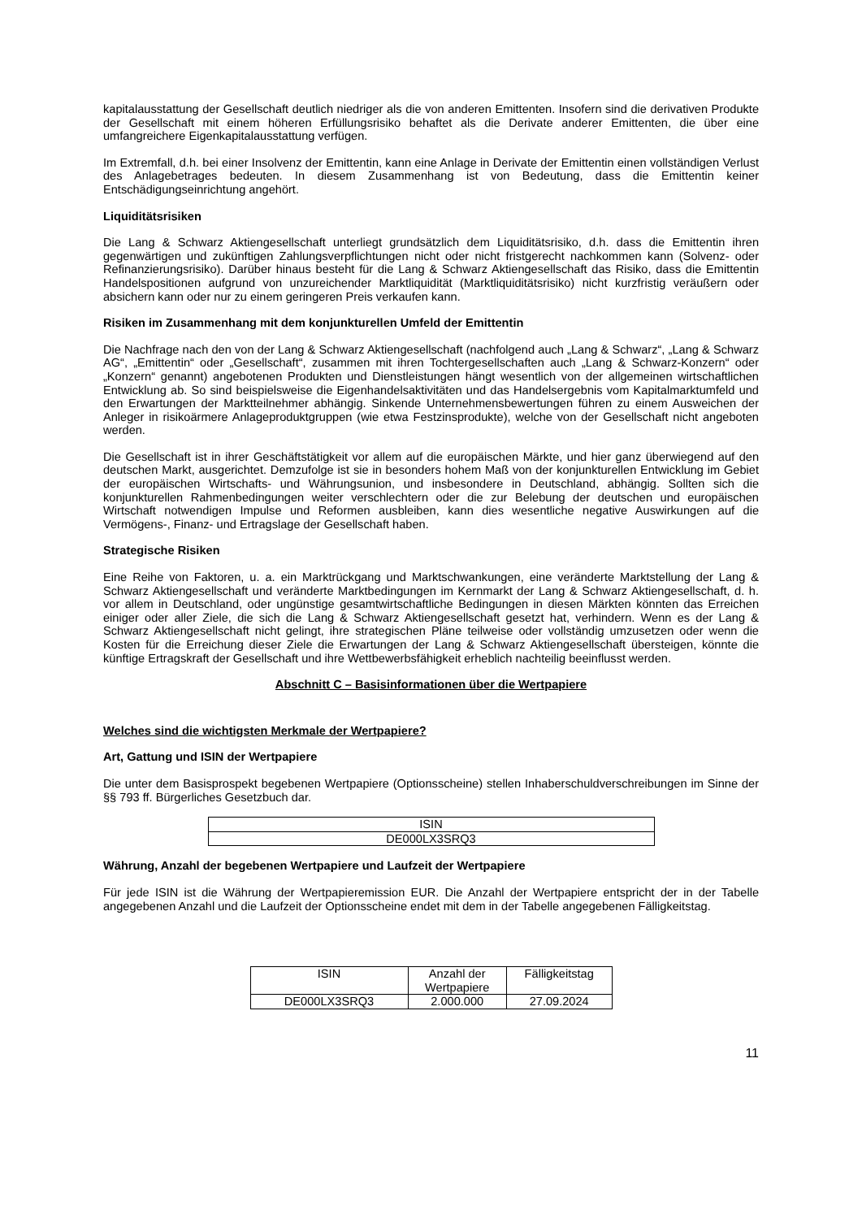kapitalausstattung der Gesellschaft deutlich niedriger als die von anderen Emittenten. Insofern sind die derivativen Produkte der Gesellschaft mit einem höheren Erfüllungsrisiko behaftet als die Derivate anderer Emittenten, die über eine umfangreichere Eigenkapitalausstattung verfügen.
Im Extremfall, d.h. bei einer Insolvenz der Emittentin, kann eine Anlage in Derivate der Emittentin einen vollständigen Verlust des Anlagebetrages bedeuten. In diesem Zusammenhang ist von Bedeutung, dass die Emittentin keiner Entschädigungseinrichtung angehört.
Liquiditätsrisiken
Die Lang & Schwarz Aktiengesellschaft unterliegt grundsätzlich dem Liquiditätsrisiko, d.h. dass die Emittentin ihren gegenwärtigen und zukünftigen Zahlungsverpflichtungen nicht oder nicht fristgerecht nachkommen kann (Solvenz- oder Refinanzierungsrisiko). Darüber hinaus besteht für die Lang & Schwarz Aktiengesellschaft das Risiko, dass die Emittentin Handelspositionen aufgrund von unzureichender Marktliquidität (Marktliquiditätsrisiko) nicht kurzfristig veräußern oder absichern kann oder nur zu einem geringeren Preis verkaufen kann.
Risiken im Zusammenhang mit dem konjunkturellen Umfeld der Emittentin
Die Nachfrage nach den von der Lang & Schwarz Aktiengesellschaft (nachfolgend auch „Lang & Schwarz“, „Lang & Schwarz AG“, „Emittentin“ oder „Gesellschaft“, zusammen mit ihren Tochtergesellschaften auch „Lang & Schwarz-Konzern“ oder „Konzern“ genannt) angebotenen Produkten und Dienstleistungen hängt wesentlich von der allgemeinen wirtschaftlichen Entwicklung ab. So sind beispielsweise die Eigenhandelsaktivitäten und das Handelsergebnis vom Kapitalmarktumfeld und den Erwartungen der Marktteilnehmer abhängig. Sinkende Unternehmensbewertungen führen zu einem Ausweichen der Anleger in risikoärmere Anlageproduktgruppen (wie etwa Festzinsprodukte), welche von der Gesellschaft nicht angeboten werden.
Die Gesellschaft ist in ihrer Geschäftstätigkeit vor allem auf die europäischen Märkte, und hier ganz überwiegend auf den deutschen Markt, ausgerichtet. Demzufolge ist sie in besonders hohem Maß von der konjunkturellen Entwicklung im Gebiet der europäischen Wirtschafts- und Währungsunion, und insbesondere in Deutschland, abhängig. Sollten sich die konjunkturellen Rahmenbedingungen weiter verschlechtern oder die zur Belebung der deutschen und europäischen Wirtschaft notwendigen Impulse und Reformen ausbleiben, kann dies wesentliche negative Auswirkungen auf die Vermögens-, Finanz- und Ertragslage der Gesellschaft haben.
Strategische Risiken
Eine Reihe von Faktoren, u. a. ein Marktrückgang und Marktschwankungen, eine veränderte Marktstellung der Lang & Schwarz Aktiengesellschaft und veränderte Marktbedingungen im Kernmarkt der Lang & Schwarz Aktiengesellschaft, d. h. vor allem in Deutschland, oder ungünstige gesamtwirtschaftliche Bedingungen in diesen Märkten könnten das Erreichen einiger oder aller Ziele, die sich die Lang & Schwarz Aktiengesellschaft gesetzt hat, verhindern. Wenn es der Lang & Schwarz Aktiengesellschaft nicht gelingt, ihre strategischen Pläne teilweise oder vollständig umzusetzen oder wenn die Kosten für die Erreichung dieser Ziele die Erwartungen der Lang & Schwarz Aktiengesellschaft übersteigen, könnte die künftige Ertragskraft der Gesellschaft und ihre Wettbewerbsfähigkeit erheblich nachteilig beeinflusst werden.
Abschnitt C – Basisinformationen über die Wertpapiere
Welches sind die wichtigsten Merkmale der Wertpapiere?
Art, Gattung und ISIN der Wertpapiere
Die unter dem Basisprospekt begebenen Wertpapiere (Optionsscheine) stellen Inhaberschuldverschreibungen im Sinne der §§ 793 ff. Bürgerliches Gesetzbuch dar.
| ISIN |
| --- |
| DE000LX3SRQ3 |
Währung, Anzahl der begebenen Wertpapiere und Laufzeit der Wertpapiere
Für jede ISIN ist die Währung der Wertpapieremission EUR. Die Anzahl der Wertpapiere entspricht der in der Tabelle angegebenen Anzahl und die Laufzeit der Optionsscheine endet mit dem in der Tabelle angegebenen Fälligkeitstag.
| ISIN | Anzahl der Wertpapiere | Fälligkeitstag |
| --- | --- | --- |
| DE000LX3SRQ3 | 2.000.000 | 27.09.2024 |
11